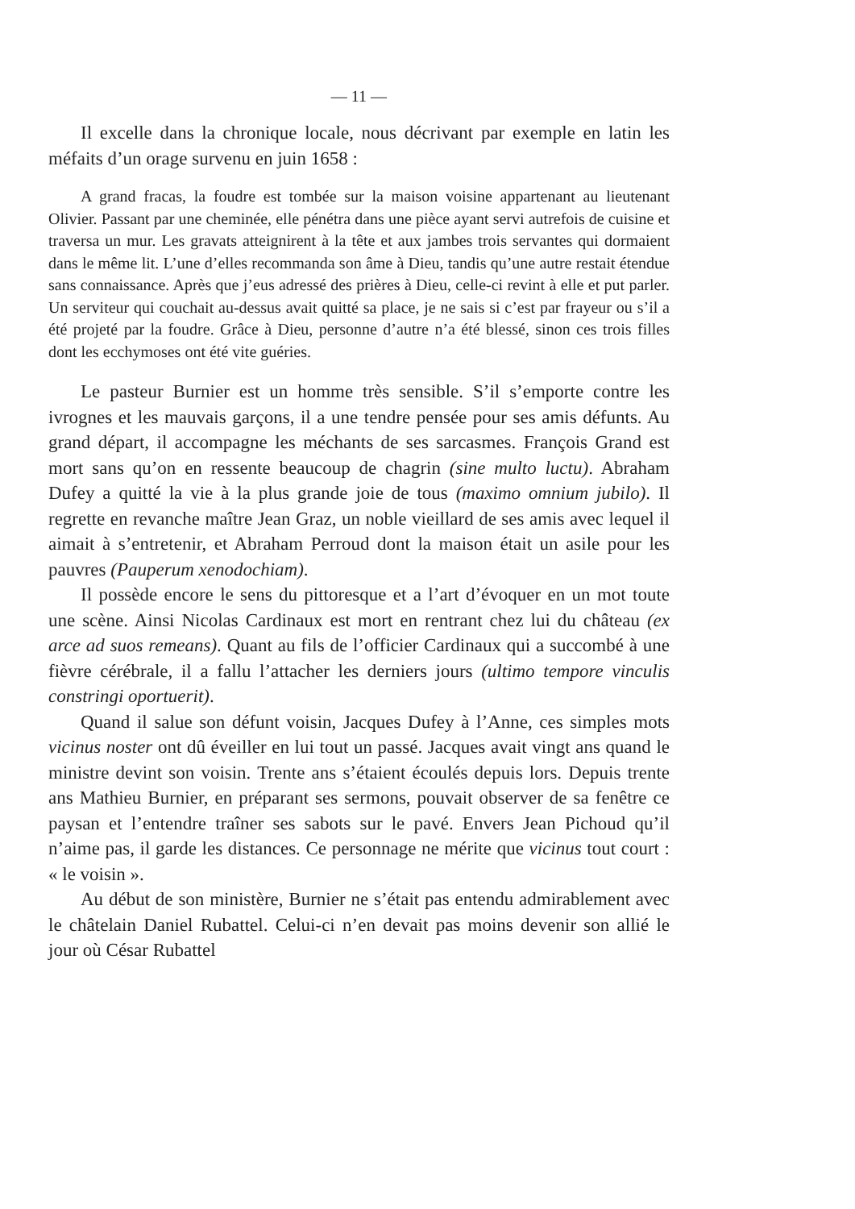— 11 —
Il excelle dans la chronique locale, nous décrivant par exemple en latin les méfaits d’un orage survenu en juin 1658 :
A grand fracas, la foudre est tombée sur la maison voisine appartenant au lieutenant Olivier. Passant par une cheminée, elle pénétra dans une pièce ayant servi autrefois de cuisine et traversa un mur. Les gravats atteignirent à la tête et aux jambes trois servantes qui dormaient dans le même lit. L’une d’elles recommanda son âme à Dieu, tandis qu’une autre restait étendue sans connaissance. Après que j’eus adressé des prières à Dieu, celle-ci revint à elle et put parler. Un serviteur qui couchait au-dessus avait quitté sa place, je ne sais si c’est par frayeur ou s’il a été projeté par la foudre. Grâce à Dieu, personne d’autre n’a été blessé, sinon ces trois filles dont les ecchymoses ont été vite guéries.
Le pasteur Burnier est un homme très sensible. S’il s’emporte contre les ivrognes et les mauvais garçons, il a une tendre pensée pour ses amis défunts. Au grand départ, il accompagne les méchants de ses sarcasmes. François Grand est mort sans qu’on en ressente beaucoup de chagrin (sine multo luctu). Abraham Dufey a quitté la vie à la plus grande joie de tous (maximo omnium jubilo). Il regrette en revanche maître Jean Graz, un noble vieillard de ses amis avec lequel il aimait à s’entretenir, et Abraham Perroud dont la maison était un asile pour les pauvres (Pauperum xenodochiam).
Il possède encore le sens du pittoresque et a l’art d’évoquer en un mot toute une scène. Ainsi Nicolas Cardinaux est mort en rentrant chez lui du château (ex arce ad suos remeans). Quant au fils de l’officier Cardinaux qui a succombé à une fièvre cérébrale, il a fallu l’attacher les derniers jours (ultimo tempore vinculis constringi oportuerit).
Quand il salue son défunt voisin, Jacques Dufey à l’Anne, ces simples mots vicinus noster ont dû éveiller en lui tout un passé. Jacques avait vingt ans quand le ministre devint son voisin. Trente ans s’étaient écoulés depuis lors. Depuis trente ans Mathieu Burnier, en préparant ses sermons, pouvait observer de sa fenêtre ce paysan et l’entendre traîner ses sabots sur le pavé. Envers Jean Pichoud qu’il n’aime pas, il garde les distances. Ce personnage ne mérite que vicinus tout court : « le voisin ».
Au début de son ministère, Burnier ne s’était pas entendu admirablement avec le châtelain Daniel Rubattel. Celui-ci n’en devait pas moins devenir son allié le jour où César Rubattel